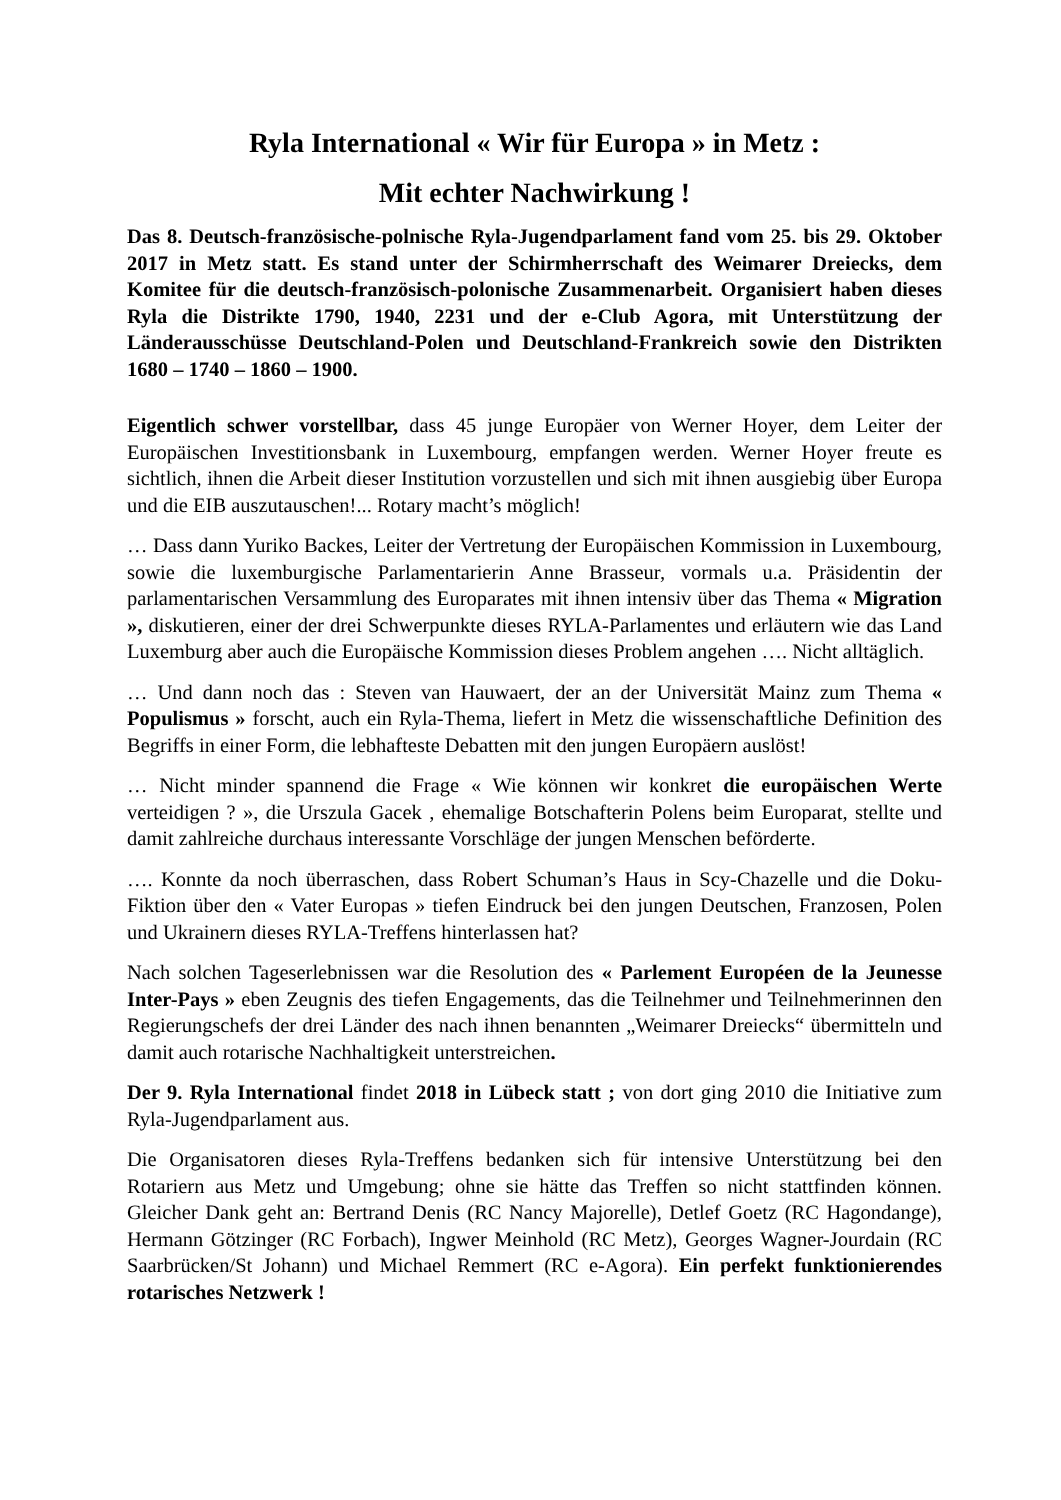Ryla International « Wir für Europa » in Metz :
Mit echter Nachwirkung !
Das 8. Deutsch-französische-polnische Ryla-Jugendparlament fand vom 25. bis 29. Oktober 2017 in Metz statt. Es stand unter der Schirmherrschaft des Weimarer Dreiecks, dem Komitee für die deutsch-französisch-polonische Zusammenarbeit. Organisiert haben dieses Ryla die Distrikte 1790, 1940, 2231 und der e-Club Agora, mit Unterstützung der Länderausschüsse Deutschland-Polen und Deutschland-Frankreich sowie den Distrikten 1680 – 1740 – 1860 – 1900.
Eigentlich schwer vorstellbar, dass 45 junge Europäer von Werner Hoyer, dem Leiter der Europäischen Investitionsbank in Luxembourg, empfangen werden. Werner Hoyer freute es sichtlich, ihnen die Arbeit dieser Institution vorzustellen und sich mit ihnen ausgiebig über Europa und die EIB auszutauschen!... Rotary macht’s möglich!
… Dass dann Yuriko Backes, Leiter der Vertretung der Europäischen Kommission in Luxembourg, sowie die luxemburgische Parlamentarierin Anne Brasseur, vormals u.a. Präsidentin der parlamentarischen Versammlung des Europarates mit ihnen intensiv über das Thema « Migration », diskutieren, einer der drei Schwerpunkte dieses RYLA-Parlamentes und erläutern wie das Land Luxemburg aber auch die Europäische Kommission dieses Problem angehen …. Nicht alltäglich.
… Und dann noch das : Steven van Hauwaert, der an der Universität Mainz zum Thema « Populismus » forscht, auch ein Ryla-Thema, liefert in Metz die wissenschaftliche Definition des Begriffs in einer Form, die lebhafteste Debatten mit den jungen Europäern auslöst!
… Nicht minder spannend die Frage « Wie können wir konkret die europäischen Werte verteidigen ? », die Urszula Gacek , ehemalige Botschafterin Polens beim Europarat, stellte und damit zahlreiche durchaus interessante Vorschläge der jungen Menschen beförderte.
…. Konnte da noch überraschen, dass Robert Schuman’s Haus in Scy-Chazelle und die Doku-Fiktion über den « Vater Europas » tiefen Eindruck bei den jungen Deutschen, Franzosen, Polen und Ukrainern dieses RYLA-Treffens hinterlassen hat?
Nach solchen Tageserlebnissen war die Resolution des « Parlement Européen de la Jeunesse Inter-Pays » eben Zeugnis des tiefen Engagements, das die Teilnehmer und Teilnehmerinnen den Regierungschefs der drei Länder des nach ihnen benannten „Weimarer Dreiecks“ übermitteln und damit auch rotarische Nachhaltigkeit unterstreichen.
Der 9. Ryla International findet 2018 in Lübeck statt ; von dort ging 2010 die Initiative zum Ryla-Jugendparlament aus.
Die Organisatoren dieses Ryla-Treffens bedanken sich für intensive Unterstützung bei den Rotariern aus Metz und Umgebung; ohne sie hätte das Treffen so nicht stattfinden können. Gleicher Dank geht an: Bertrand Denis (RC Nancy Majorelle), Detlef Goetz (RC Hagondange), Hermann Götzinger (RC Forbach), Ingwer Meinhold (RC Metz), Georges Wagner-Jourdain (RC Saarbrücken/St Johann) und Michael Remmert (RC e-Agora). Ein perfekt funktionierendes rotarisches Netzwerk !